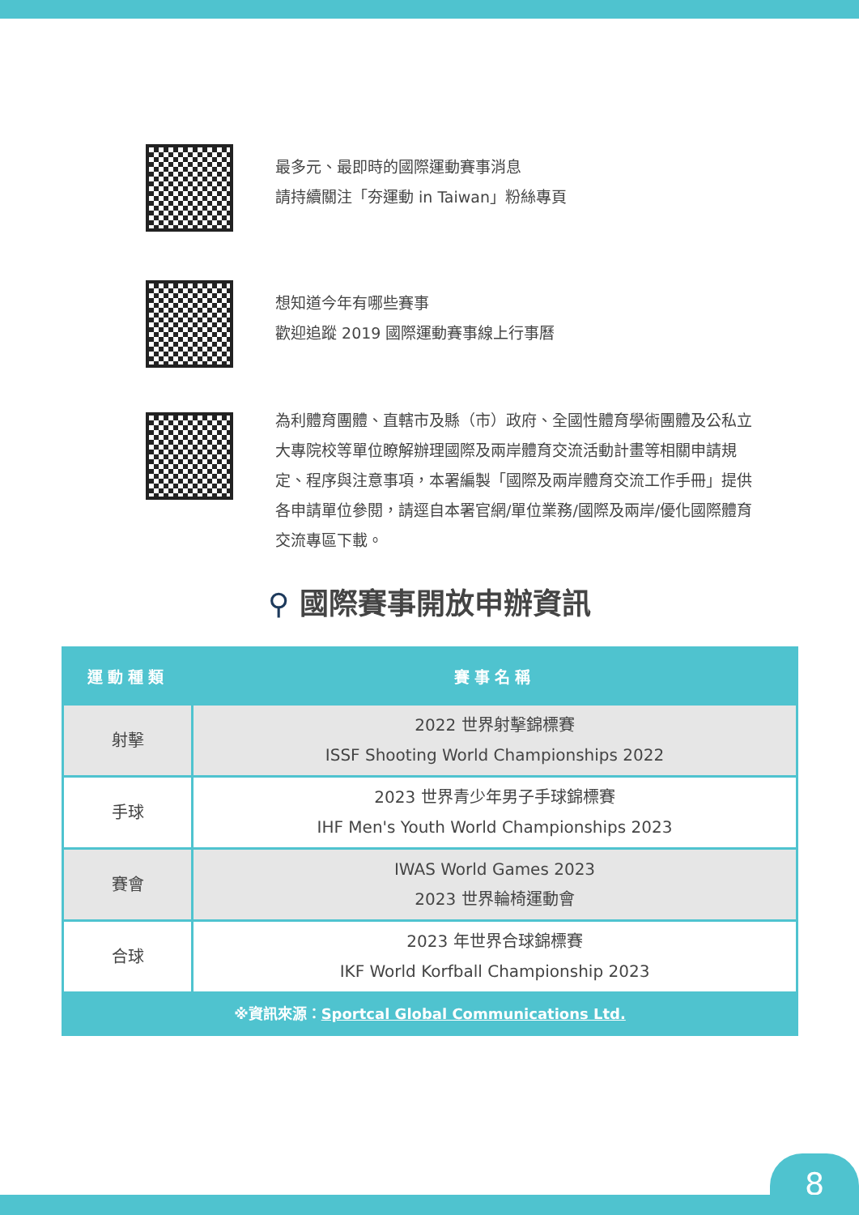最多元、最即時的國際運動賽事消息
請持續關注「夯運動 in Taiwan」粉絲專頁
想知道今年有哪些賽事
歡迎追蹤 2019 國際運動賽事線上行事曆
為利體育團體、直轄市及縣（市）政府、全國性體育學術團體及公私立大專院校等單位瞭解辦理國際及兩岸體育交流活動計畫等相關申請規定、程序與注意事項，本署編製「國際及兩岸體育交流工作手冊」提供各申請單位參閱，請逕自本署官網/單位業務/國際及兩岸/優化國際體育交流專區下載。
⚲ 國際賽事開放申辦資訊
| 運動種類 | 賽事名稱 |
| --- | --- |
| 射擊 | 2022 世界射擊錦標賽 ISSF Shooting World Championships 2022 |
| 手球 | 2023 世界青少年男子手球錦標賽 IHF Men's Youth World Championships 2023 |
| 賽會 | IWAS World Games 2023 2023 世界輪椅運動會 |
| 合球 | 2023 年世界合球錦標賽 IKF World Korfball Championship 2023 |
| ※資訊來源： Sportcal Global Communications Ltd. | |
8